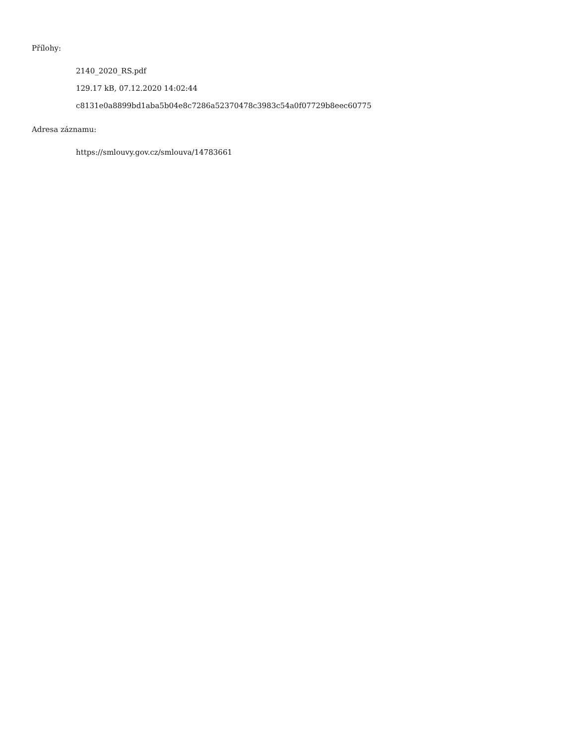Přílohy:
2140_2020_RS.pdf
129.17 kB, 07.12.2020 14:02:44
c8131e0a8899bd1aba5b04e8c7286a52370478c3983c54a0f07729b8eec60775
Adresa záznamu:
https://smlouvy.gov.cz/smlouva/14783661